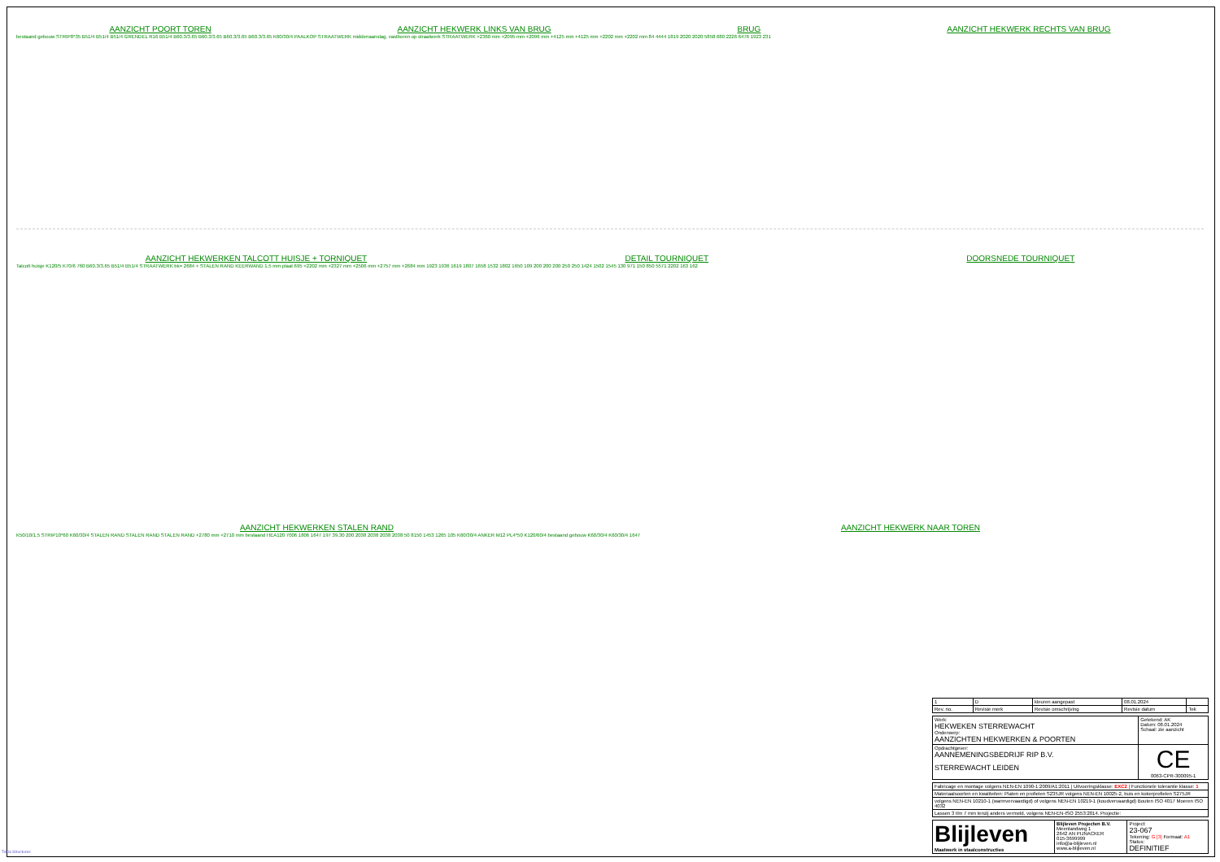AANZICHT POORT TOREN AANZICHT HEKWERK LINKS VAN BRUG BRUG AANZICHT HEKWERK RECHTS VAN BRUG
bestaand gebouw STRIP8*35 B51/4 B51/4 B51/4 GRENDEL R16 B51/4 B60.3/3.65 B60.3/3.65 B60.3/3.65 B60.3/3.65 K60/30/4 PAALKOP STRAATWERK middenaanslag, vastboren op straatwerk STRAATWERK +2360 mm +2095 mm +2096 mm +4125 mm +4125 mm +2202 mm +2202 mm 84 4444 1819 2020 2020 5858 680 2226 6476 1923 231
AANZICHT HEKWERKEN TALCOTT HUISJE + TORNIQUET DETAIL TOURNIQUET DOORSNEDE TOURNIQUET
Talcott huisje K120/5 K70/6 760 B60.3/3.65 B51/4 B51/4 STRAATWERK bk= 2684 + STALEN RAND KEERWAND 1.5 mm plaat 695 +2202 mm +2327 mm +2506 mm +2757 mm +2684 mm 1923 1936 1619 1807 1658 1532 1802 1650 109 200 200 200 250 250 1424 1502 1545 130 971 150 850 5571 2202 163 162
AANZICHT HEKWERKEN STALEN RAND AANZICHT HEKWERK NAAR TOREN
K50/10/1.5 STRIP10*60 K60/30/4 STALEN RAND STALEN RAND STALEN RAND +2780 mm +2710 mm bestaand HEA120 7006 1806 1647 197 39.30 200 2038 2038 2038 2038 50 8150 1453 1265 105 K60/30/4 ANKER M12 PL4*50 K120/60/4 bestaand gebouw K60/30/4 K60/30/4 1647
| 1 | D | kleuren aangepast | 08.01.2024 | |
| Rev. no. | Revisie merk | Revisie omschrijving | Revisie datum | Tek |
| Werk: HEKWEKEN STERREWACHT Onderwerp: AANZICHTEN HEKWERKEN & POORTEN | Getekend: AK Datum: 08.01.2024 Schaal: zie aanzicht |
| Opdrachtgever: AANNEMENINGSBEDRIJF RIP B.V. STERREWACHT LEIDEN | CE 0063-CPR-300095-1 |
| Fabricage en montage volgens NEN-EN 1090-1:2009/A1:2011 / Uitvoeringsklasse: EXC2 / Functionele tolerantie klasse: 1 |
| Materiaalsoorten en kwaliteiten: Platen en profielen S235JR volgens NEN-EN 10025-2, buis en kokerprofielen S275JR |
| volgens NEN-EN 10210-1 (warmvervaardigd) of volgens NEN-EN 10219-1 (koudvervaardigd) Bouten ISO 4017 Moeren ISO 4032 |
| Lassen 3 t/m 7 mm tenzij anders vermeld, volgens NEN-EN-ISO 2553:2014. Projectie: |
| Blijleven Maatwerk in staalconstructies | Blijleven Projecten B.V. Meenlandweg 1 2642 AN PIJNACKER 015-3699999 info@a-blijleven.nl www.a-blijleven.nl | Project: 23-067 Tekening: G [3] Formaat: A1 Status: DEFINITIEF |
Tekla Structures